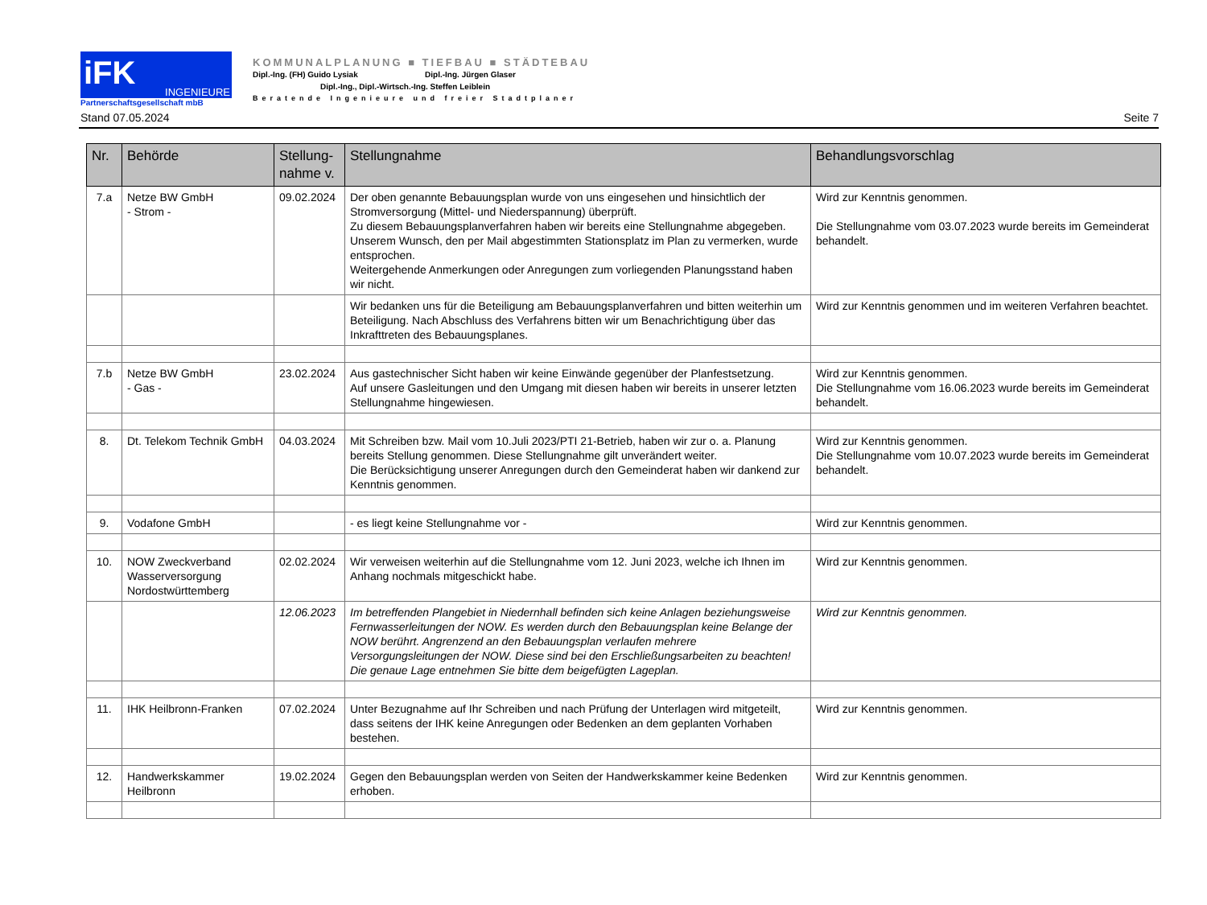iFK
INGENIEURE
Partnerschaftsgesellschaft mbB
KOMMUNALPLANUNG ■ TIEFBAU ■ STÄDTEBAU
Dipl.-Ing. (FH) Guido Lysiak Dipl.-Ing. Jürgen Glaser
Dipl.-Ing., Dipl.-Wirtsch.-Ing. Steffen Leiblein
Beratende Ingenieure und freier Stadtplaner
Stand 07.05.2024 Seite 7
| Nr. | Behörde | Stellung- nahme v. | Stellungnahme | Behandlungsvorschlag |
| --- | --- | --- | --- | --- |
| 7.a | Netze BW GmbH - Strom - | 09.02.2024 | Der oben genannte Bebauungsplan wurde von uns eingesehen und hinsichtlich der Stromversorgung (Mittel- und Niederspannung) überprüft. Zu diesem Bebauungsplanverfahren haben wir bereits eine Stellungnahme abgegeben. Unserem Wunsch, den per Mail abgestimmten Stationsplatz im Plan zu vermerken, wurde entsprochen. Weitergehende Anmerkungen oder Anregungen zum vorliegenden Planungsstand haben wir nicht. | Wird zur Kenntnis genommen. Die Stellungnahme vom 03.07.2023 wurde bereits im Gemeinderat behandelt. |
| | | | Wir bedanken uns für die Beteiligung am Bebauungsplanverfahren und bitten weiterhin um Beteiligung. Nach Abschluss des Verfahrens bitten wir um Benachrichtigung über das Inkrafttreten des Bebauungsplanes. | Wird zur Kenntnis genommen und im weiteren Verfahren beachtet. |
| 7.b | Netze BW GmbH - Gas - | 23.02.2024 | Aus gastechnischer Sicht haben wir keine Einwände gegenüber der Planfestsetzung. Auf unsere Gasleitungen und den Umgang mit diesen haben wir bereits in unserer letzten Stellungnahme hingewiesen. | Wird zur Kenntnis genommen. Die Stellungnahme vom 16.06.2023 wurde bereits im Gemeinderat behandelt. |
| 8. | Dt. Telekom Technik GmbH | 04.03.2024 | Mit Schreiben bzw. Mail vom 10.Juli 2023/PTI 21-Betrieb, haben wir zur o. a. Planung bereits Stellung genommen. Diese Stellungnahme gilt unverändert weiter. Die Berücksichtigung unserer Anregungen durch den Gemeinderat haben wir dankend zur Kenntnis genommen. | Wird zur Kenntnis genommen. Die Stellungnahme vom 10.07.2023 wurde bereits im Gemeinderat behandelt. |
| 9. | Vodafone GmbH | | - es liegt keine Stellungnahme vor - | Wird zur Kenntnis genommen. |
| 10. | NOW Zweckverband Wasserversorgung Nordostwürttemberg | 02.02.2024 | Wir verweisen weiterhin auf die Stellungnahme vom 12. Juni 2023, welche ich Ihnen im Anhang nochmals mitgeschickt habe. | Wird zur Kenntnis genommen. |
| | | 12.06.2023 | Im betreffenden Plangebiet in Niedernhall befinden sich keine Anlagen beziehungsweise Fernwasserleitungen der NOW. Es werden durch den Bebauungsplan keine Belange der NOW berührt. Angrenzend an den Bebauungsplan verlaufen mehrere Versorgungsleitungen der NOW. Diese sind bei den Erschließungsarbeiten zu beachten! Die genaue Lage entnehmen Sie bitte dem beigefügten Lageplan. | Wird zur Kenntnis genommen. |
| 11. | IHK Heilbronn-Franken | 07.02.2024 | Unter Bezugnahme auf Ihr Schreiben und nach Prüfung der Unterlagen wird mitgeteilt, dass seitens der IHK keine Anregungen oder Bedenken an dem geplanten Vorhaben bestehen. | Wird zur Kenntnis genommen. |
| 12. | Handwerkskammer Heilbronn | 19.02.2024 | Gegen den Bebauungsplan werden von Seiten der Handwerkskammer keine Bedenken erhoben. | Wird zur Kenntnis genommen. |